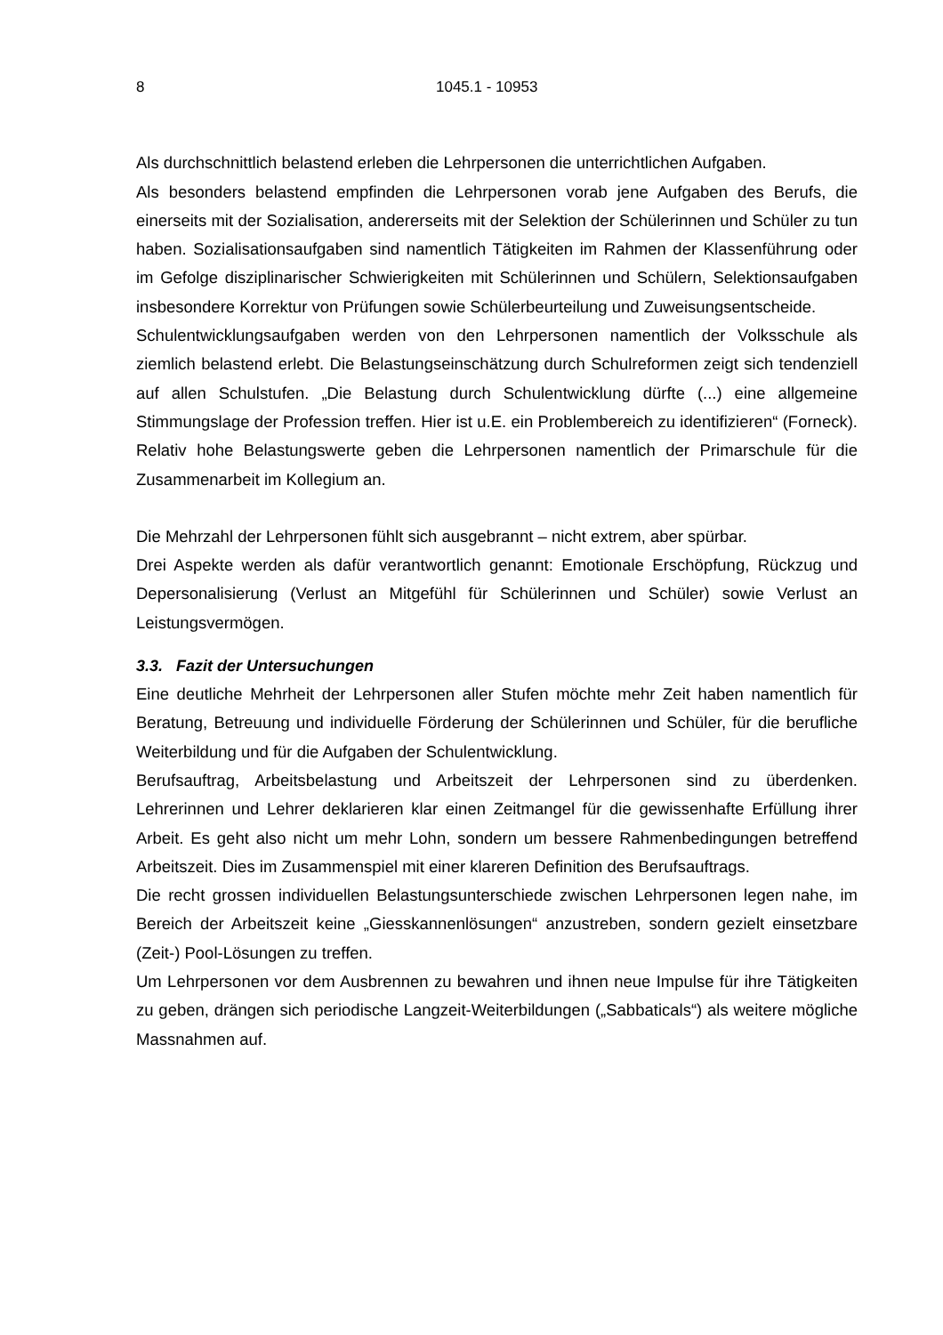8 1045.1 - 10953
Als durchschnittlich belastend erleben die Lehrpersonen die unterrichtlichen Aufgaben.
Als besonders belastend empfinden die Lehrpersonen vorab jene Aufgaben des Berufs, die einerseits mit der Sozialisation, andererseits mit der Selektion der Schülerinnen und Schüler zu tun haben. Sozialisationsaufgaben sind namentlich Tätigkeiten im Rahmen der Klassenführung oder im Gefolge disziplinarischer Schwierigkeiten mit Schülerinnen und Schülern, Selektionsaufgaben insbesondere Korrektur von Prüfungen sowie Schülerbeurteilung und Zuweisungsentscheide.
Schulentwicklungsaufgaben werden von den Lehrpersonen namentlich der Volksschule als ziemlich belastend erlebt. Die Belastungseinschätzung durch Schulreformen zeigt sich tendenziell auf allen Schulstufen. „Die Belastung durch Schulentwicklung dürfte (...) eine allgemeine Stimmungslage der Profession treffen. Hier ist u.E. ein Problembereich zu identifizieren“ (Forneck). Relativ hohe Belastungswerte geben die Lehrpersonen namentlich der Primarschule für die Zusammenarbeit im Kollegium an.
Die Mehrzahl der Lehrpersonen fühlt sich ausgebrannt – nicht extrem, aber spürbar.
Drei Aspekte werden als dafür verantwortlich genannt: Emotionale Erschöpfung, Rückzug und Depersonalisierung (Verlust an Mitgefühl für Schülerinnen und Schüler) sowie Verlust an Leistungsvermögen.
3.3. Fazit der Untersuchungen
Eine deutliche Mehrheit der Lehrpersonen aller Stufen möchte mehr Zeit haben namentlich für Beratung, Betreuung und individuelle Förderung der Schülerinnen und Schüler, für die berufliche Weiterbildung und für die Aufgaben der Schulentwicklung.
Berufsauftrag, Arbeitsbelastung und Arbeitszeit der Lehrpersonen sind zu überdenken. Lehrerinnen und Lehrer deklarieren klar einen Zeitmangel für die gewissenhafte Erfüllung ihrer Arbeit. Es geht also nicht um mehr Lohn, sondern um bessere Rahmenbedingungen betreffend Arbeitszeit. Dies im Zusammenspiel mit einer klareren Definition des Berufsauftrags.
Die recht grossen individuellen Belastungsunterschiede zwischen Lehrpersonen legen nahe, im Bereich der Arbeitszeit keine „Giesskannenlösungen“ anzustreben, sondern gezielt einsetzbare (Zeit-) Pool-Lösungen zu treffen.
Um Lehrpersonen vor dem Ausbrennen zu bewahren und ihnen neue Impulse für ihre Tätigkeiten zu geben, drängen sich periodische Langzeit-Weiterbildungen („Sabbaticals“) als weitere mögliche Massnahmen auf.